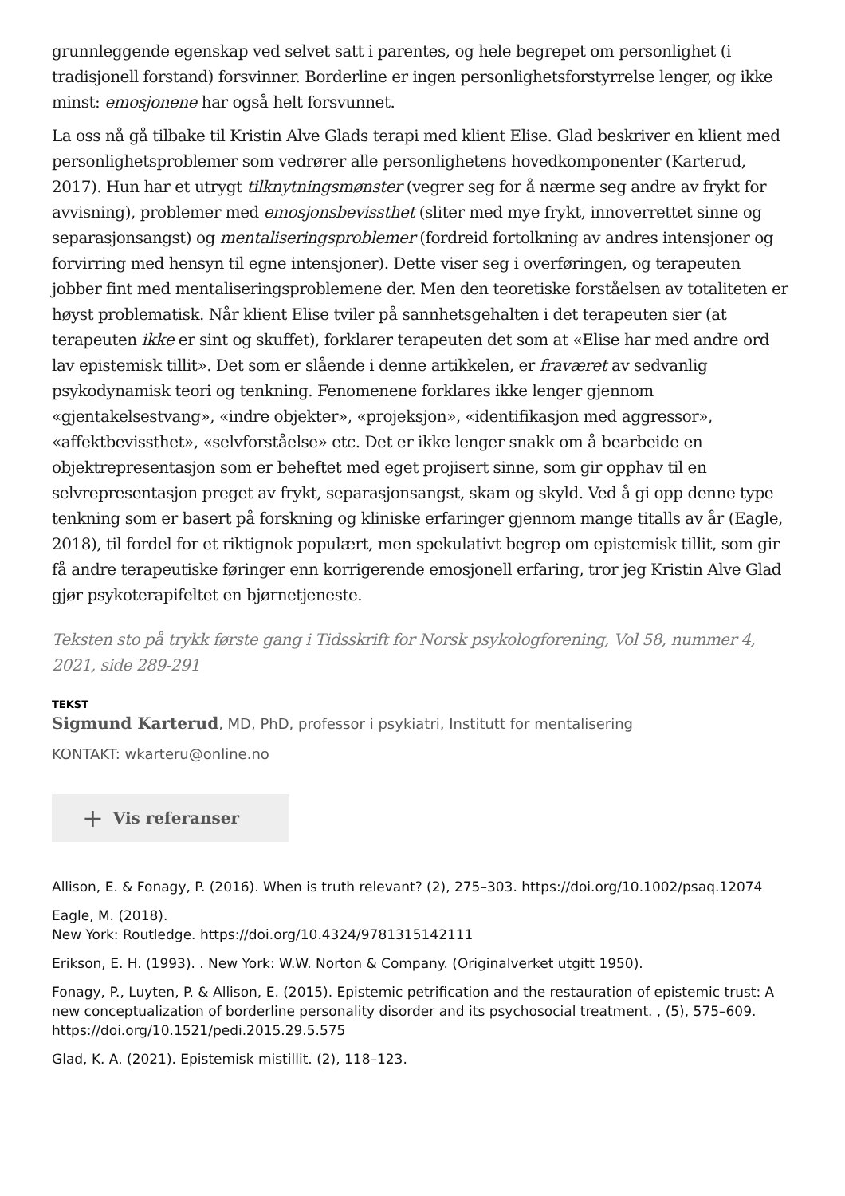grunnleggende egenskap ved selvet satt i parentes, og hele begrepet om personlighet (i tradisjonell forstand) forsvinner. Borderline er ingen personlighetsforstyrrelse lenger, og ikke minst: emosjonene har også helt forsvunnet.
La oss nå gå tilbake til Kristin Alve Glads terapi med klient Elise. Glad beskriver en klient med personlighetsproblemer som vedrører alle personlighetens hovedkomponenter (Karterud, 2017). Hun har et utrygt tilknytningsmønster (vegrer seg for å nærme seg andre av frykt for avvisning), problemer med emosjonsbevissthet (sliter med mye frykt, innoverrettet sinne og separasjonsangst) og mentaliseringsproblemer (fordreid fortolkning av andres intensjoner og forvirring med hensyn til egne intensjoner). Dette viser seg i overføringen, og terapeuten jobber fint med mentaliseringsproblemene der. Men den teoretiske forståelsen av totaliteten er høyst problematisk. Når klient Elise tviler på sannhetsgehalten i det terapeuten sier (at terapeuten ikke er sint og skuffet), forklarer terapeuten det som at «Elise har med andre ord lav epistemisk tillit». Det som er slående i denne artikkelen, er fraværet av sedvanlig psykodynamisk teori og tenkning. Fenomenene forklares ikke lenger gjennom «gjentakelsestvang», «indre objekter», «projeksjon», «identifikasjon med aggressor», «affektbevissthet», «selvforståelse» etc. Det er ikke lenger snakk om å bearbeide en objektrepresentasjon som er beheftet med eget projisert sinne, som gir opphav til en selvrepresentasjon preget av frykt, separasjonsangst, skam og skyld. Ved å gi opp denne type tenkning som er basert på forskning og kliniske erfaringer gjennom mange titalls av år (Eagle, 2018), til fordel for et riktignok populært, men spekulativt begrep om epistemisk tillit, som gir få andre terapeutiske føringer enn korrigerende emosjonell erfaring, tror jeg Kristin Alve Glad gjør psykoterapifeltet en bjørnetjeneste.
Teksten sto på trykk første gang i Tidsskrift for Norsk psykologforening, Vol 58, nummer 4, 2021, side 289-291
TEKST
Sigmund Karterud, MD, PhD, professor i psykiatri, Institutt for mentalisering
KONTAKT: wkarteru@online.no
+ Vis referanser
Allison, E. & Fonagy, P. (2016). When is truth relevant? (2), 275–303. https://doi.org/10.1002/psaq.12074
Eagle, M. (2018).
New York: Routledge. https://doi.org/10.4324/9781315142111
Erikson, E. H. (1993). . New York: W.W. Norton & Company. (Originalverket utgitt 1950).
Fonagy, P., Luyten, P. & Allison, E. (2015). Epistemic petrification and the restauration of epistemic trust: A new conceptualization of borderline personality disorder and its psychosocial treatment. , (5), 575–609. https://doi.org/10.1521/pedi.2015.29.5.575
Glad, K. A. (2021). Epistemisk mistillit. (2), 118–123.